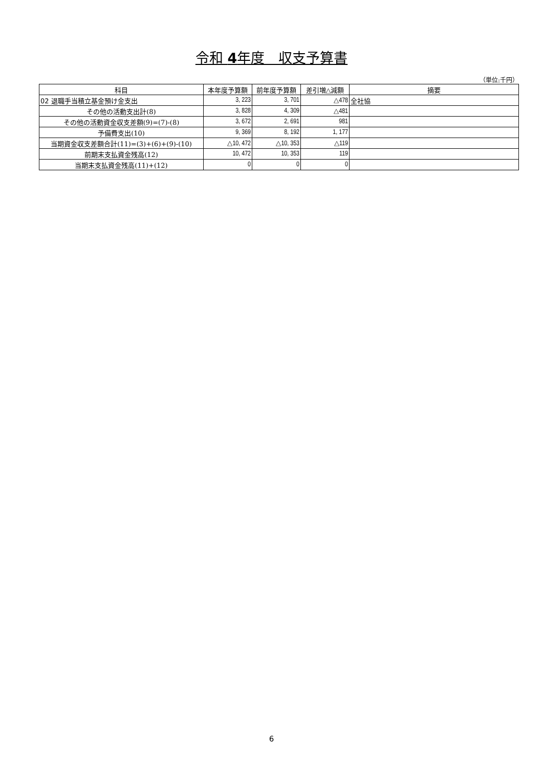令和 4年度　収支予算書
（単位:千円）
| 科目 | 本年度予算額 | 前年度予算額 | 差引増△減額 | 摘要 |
| --- | --- | --- | --- | --- |
| 02 退職手当積立基金預け金支出 | 3, 223 | 3, 701 | △478 | 全社協 |
| その他の活動支出計(8) | 3, 828 | 4, 309 | △481 | |
| その他の活動資金収支差額(9)=(7)-(8) | 3, 672 | 2, 691 | 981 | |
| 予備費支出(10) | 9, 369 | 8, 192 | 1, 177 | |
| 当期資金収支差額合計(11)=(3)+(6)+(9)-(10) | △10, 472 | △10, 353 | △119 | |
| 前期末支払資金残高(12) | 10, 472 | 10, 353 | 119 | |
| 当期末支払資金残高(11)+(12) | 0 | 0 | 0 | |
6